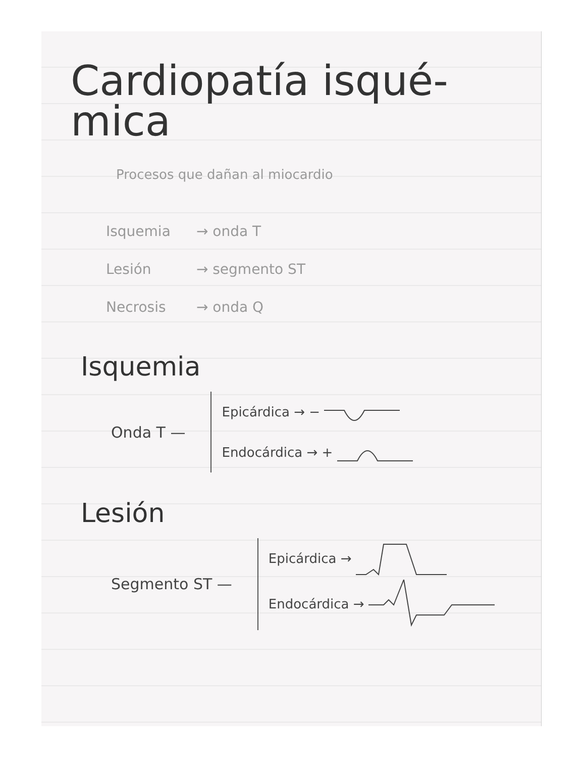Cardiopatía isqué-
mica
Procesos que dañan al miocardio
Isquemia → onda T
Lesión → segmento ST
Necrosis → onda Q
Isquemia
Onda T —
Epicárdica → −
Endocárdica → +
Lesión
Segmento ST —
Epicárdica →
Endocárdica →